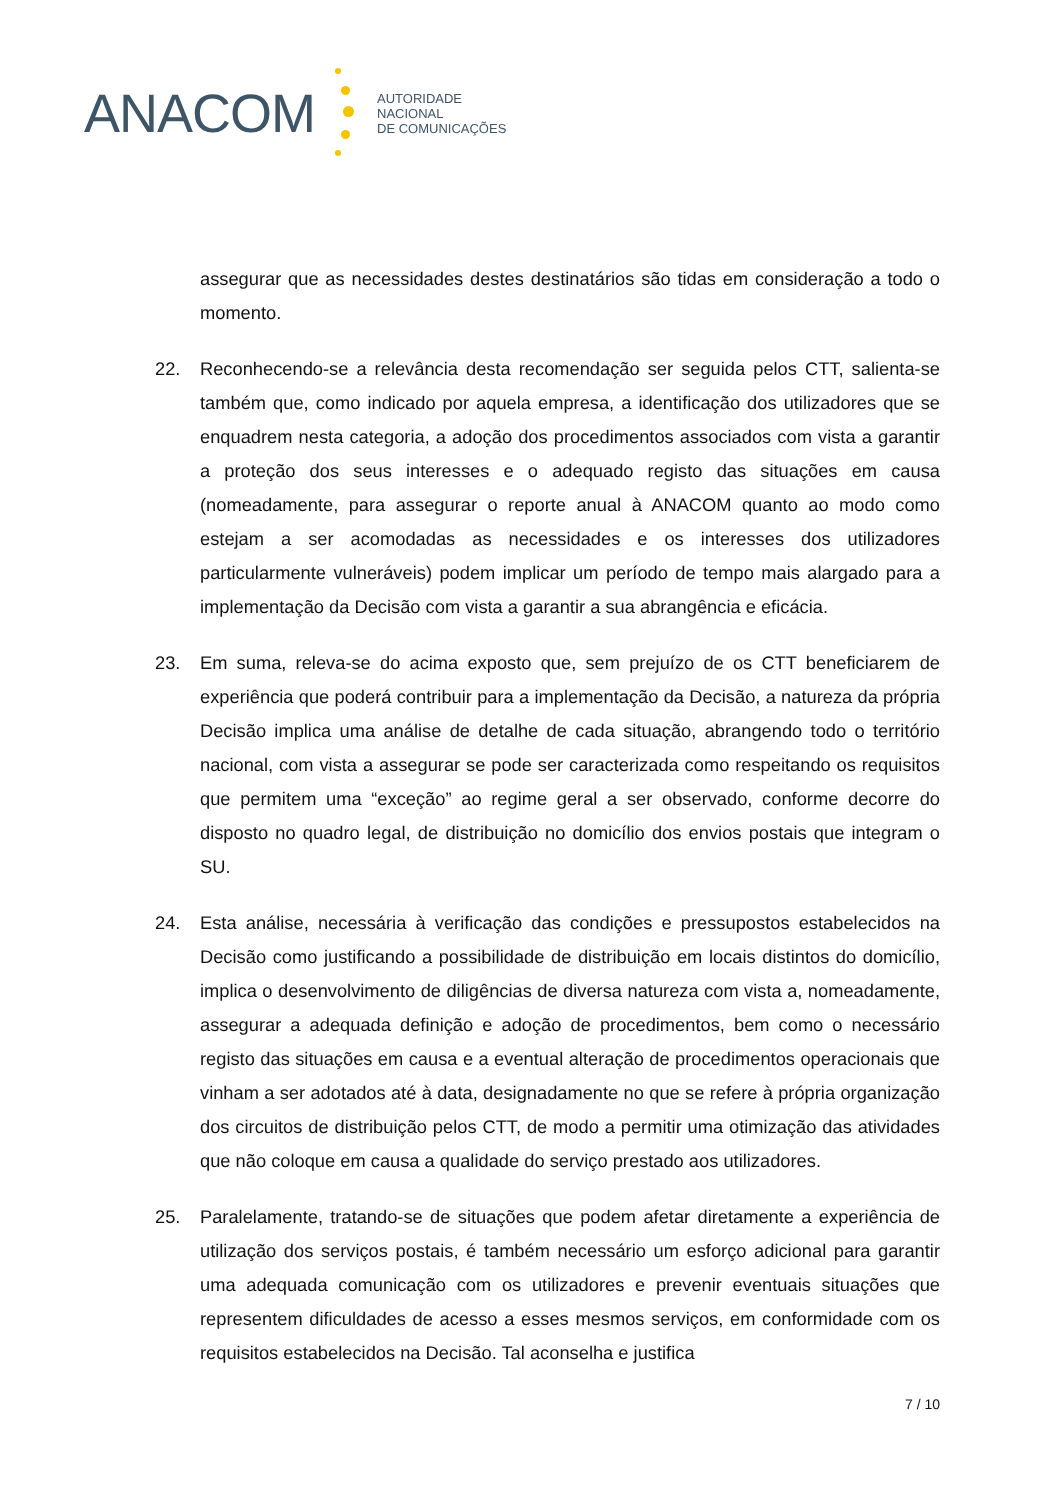ANACOM
AUTORIDADE
NACIONAL
DE COMUNICAÇÕES
assegurar que as necessidades destes destinatários são tidas em consideração a todo o momento.
22. Reconhecendo-se a relevância desta recomendação ser seguida pelos CTT, salienta-se também que, como indicado por aquela empresa, a identificação dos utilizadores que se enquadrem nesta categoria, a adoção dos procedimentos associados com vista a garantir a proteção dos seus interesses e o adequado registo das situações em causa (nomeadamente, para assegurar o reporte anual à ANACOM quanto ao modo como estejam a ser acomodadas as necessidades e os interesses dos utilizadores particularmente vulneráveis) podem implicar um período de tempo mais alargado para a implementação da Decisão com vista a garantir a sua abrangência e eficácia.
23. Em suma, releva-se do acima exposto que, sem prejuízo de os CTT beneficiarem de experiência que poderá contribuir para a implementação da Decisão, a natureza da própria Decisão implica uma análise de detalhe de cada situação, abrangendo todo o território nacional, com vista a assegurar se pode ser caracterizada como respeitando os requisitos que permitem uma “exceção” ao regime geral a ser observado, conforme decorre do disposto no quadro legal, de distribuição no domicílio dos envios postais que integram o SU.
24. Esta análise, necessária à verificação das condições e pressupostos estabelecidos na Decisão como justificando a possibilidade de distribuição em locais distintos do domicílio, implica o desenvolvimento de diligências de diversa natureza com vista a, nomeadamente, assegurar a adequada definição e adoção de procedimentos, bem como o necessário registo das situações em causa e a eventual alteração de procedimentos operacionais que vinham a ser adotados até à data, designadamente no que se refere à própria organização dos circuitos de distribuição pelos CTT, de modo a permitir uma otimização das atividades que não coloque em causa a qualidade do serviço prestado aos utilizadores.
25. Paralelamente, tratando-se de situações que podem afetar diretamente a experiência de utilização dos serviços postais, é também necessário um esforço adicional para garantir uma adequada comunicação com os utilizadores e prevenir eventuais situações que representem dificuldades de acesso a esses mesmos serviços, em conformidade com os requisitos estabelecidos na Decisão. Tal aconselha e justifica
7 / 10